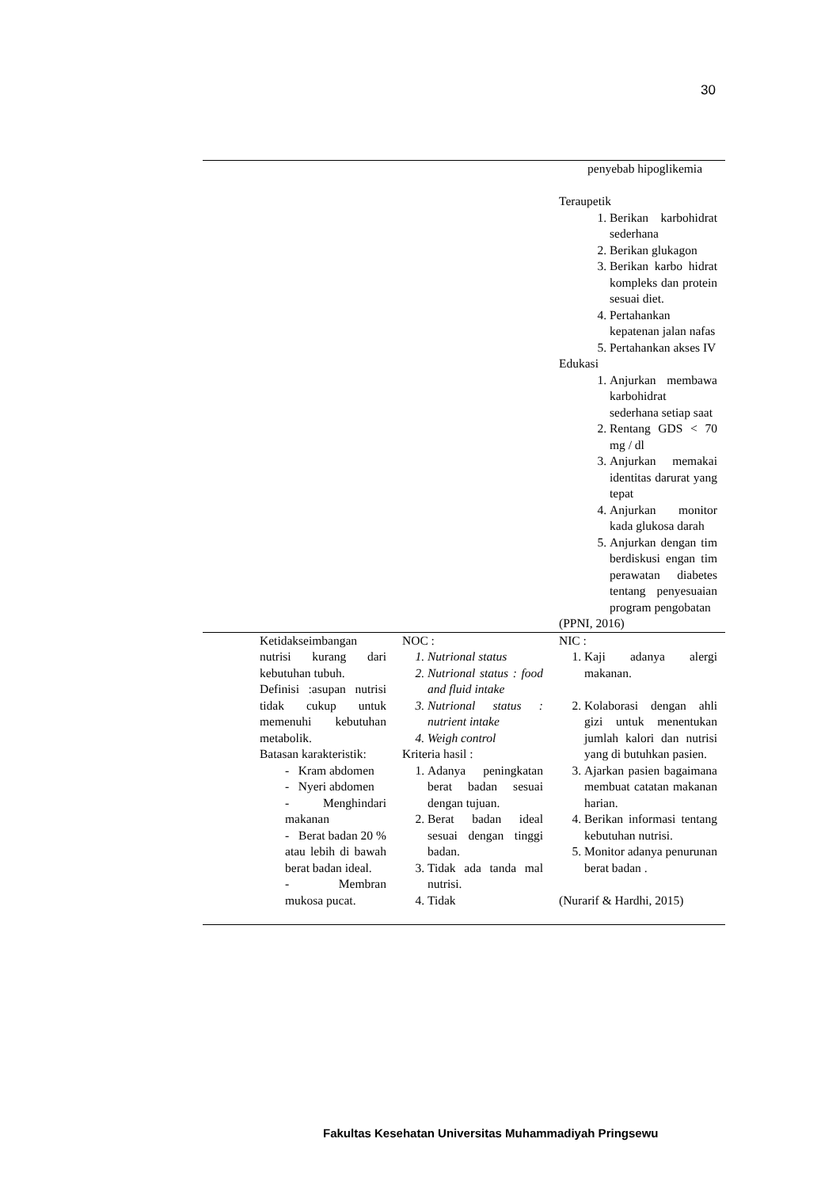30
| | | | penyebab hipoglikemia Teraupetik 1. Berikan karbohidrat sederhana 2. Berikan glukagon 3. Berikan karbo hidrat kompleks dan protein sesuai diet. 4. Pertahankan kepatenan jalan nafas 5. Pertahankan akses IV Edukasi 1. Anjurkan membawa karbohidrat sederhana setiap saat 2. Rentang GDS < 70 mg / dl 3. Anjurkan memakai identitas darurat yang tepat 4. Anjurkan monitor kada glukosa darah 5. Anjurkan dengan tim berdiskusi engan tim perawatan diabetes tentang penyesuaian program pengobatan (PPNI, 2016) |
| | Ketidakseimbangan nutrisi kurang dari kebutuhan tubuh. Definisi :asupan nutrisi tidak cukup untuk memenuhi kebutuhan metabolik. Batasan karakteristik: - Kram abdomen - Nyeri abdomen - Menghindari makanan - Berat badan 20 % atau lebih di bawah berat badan ideal. - Membran mukosa pucat. | NOC : 1. Nutrional status 2. Nutrional status : food and fluid intake 3. Nutrional status : nutrient intake 4. Weigh control Kriteria hasil : 1. Adanya peningkatan berat badan sesuai dengan tujuan. 2. Berat badan ideal sesuai dengan tinggi badan. 3. Tidak ada tanda mal nutrisi. 4. Tidak | NIC : 1. Kaji adanya alergi makanan. 2. Kolaborasi dengan ahli gizi untuk menentukan jumlah kalori dan nutrisi yang di butuhkan pasien. 3. Ajarkan pasien bagaimana membuat catatan makanan harian. 4. Berikan informasi tentang kebutuhan nutrisi. 5. Monitor adanya penurunan berat badan . (Nurarif & Hardhi, 2015) |
Fakultas Kesehatan Universitas Muhammadiyah Pringsewu